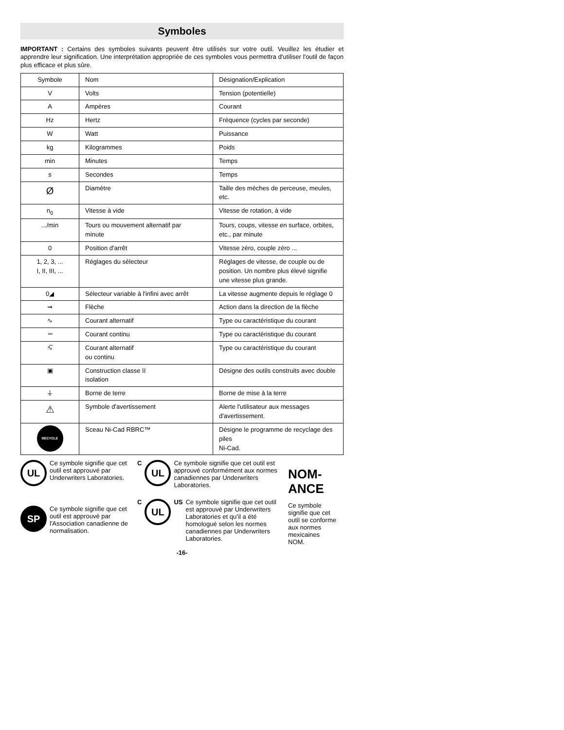Symboles
IMPORTANT : Certains des symboles suivants peuvent être utilisés sur votre outil. Veuillez les étudier et apprendre leur signification. Une interprétation appropriée de ces symboles vous permettra d'utiliser l'outil de façon plus efficace et plus sûre.
| Symbole | Nom | Désignation/Explication |
| V | Volts | Tension (potentielle) |
| A | Ampères | Courant |
| Hz | Hertz | Fréquence (cycles par seconde) |
| W | Watt | Puissance |
| kg | Kilogrammes | Poids |
| min | Minutes | Temps |
| s | Secondes | Temps |
| Ø | Diamètre | Taille des mèches de perceuse, meules, etc. |
| n<sub>0</sub> | Vitesse à vide | Vitesse de rotation, à vide |
| .../min | Tours ou mouvement alternatif par minute | Tours, coups, vitesse en surface, orbites, etc., par minute |
| 0 | Position d'arrêt | Vitesse zéro, couple zéro ... |
| 1, 2, 3, ... I, II, III, ... | Réglages du sélecteur | Réglages de vitesse, de couple ou de position. Un nombre plus élevé signifie une vitesse plus grande. |
| 0◢ | Sélecteur variable à l'infini avec arrêt | La vitesse augmente depuis le réglage 0 |
| ➞ | Flèche | Action dans la direction de la flèche |
| ∿ | Courant alternatif | Type ou caractéristique du courant |
| ⎓ | Courant continu | Type ou caractéristique du courant |
| ∿̅ | Courant alternatif ou continu | Type ou caractéristique du courant |
| ▣ | Construction classe II isolation | Désigne des outils construits avec double |
| ⏚ | Borne de terre | Borne de mise à la terre |
| ⚠ | Symbole d'avertissement | Alerte l'utilisateur aux messages d'avertissement. |
| RECYCLE | Sceau Ni-Cad RBRC™ | Désigne le programme de recyclage des piles Ni-Cad. |
UL
Ce symbole signifie que cet outil est approuvé par Underwriters Laboratories.
SP
Ce symbole signifie que cet outil est approuvé par l'Association canadienne de normalisation.
C
UL
Ce symbole signifie que cet outil est approuvé conformément aux normes canadiennes par Underwriters Laboratories.
C
UL
US Ce symbole signifie que cet outil est approuvé par Underwriters Laboratories et qu’il a été homologué selon les normes canadiennes par Underwriters Laboratories.
NOM-ANCE
Ce symbole signifie que cet outil se conforme aux normes mexicaines NOM.
-16-